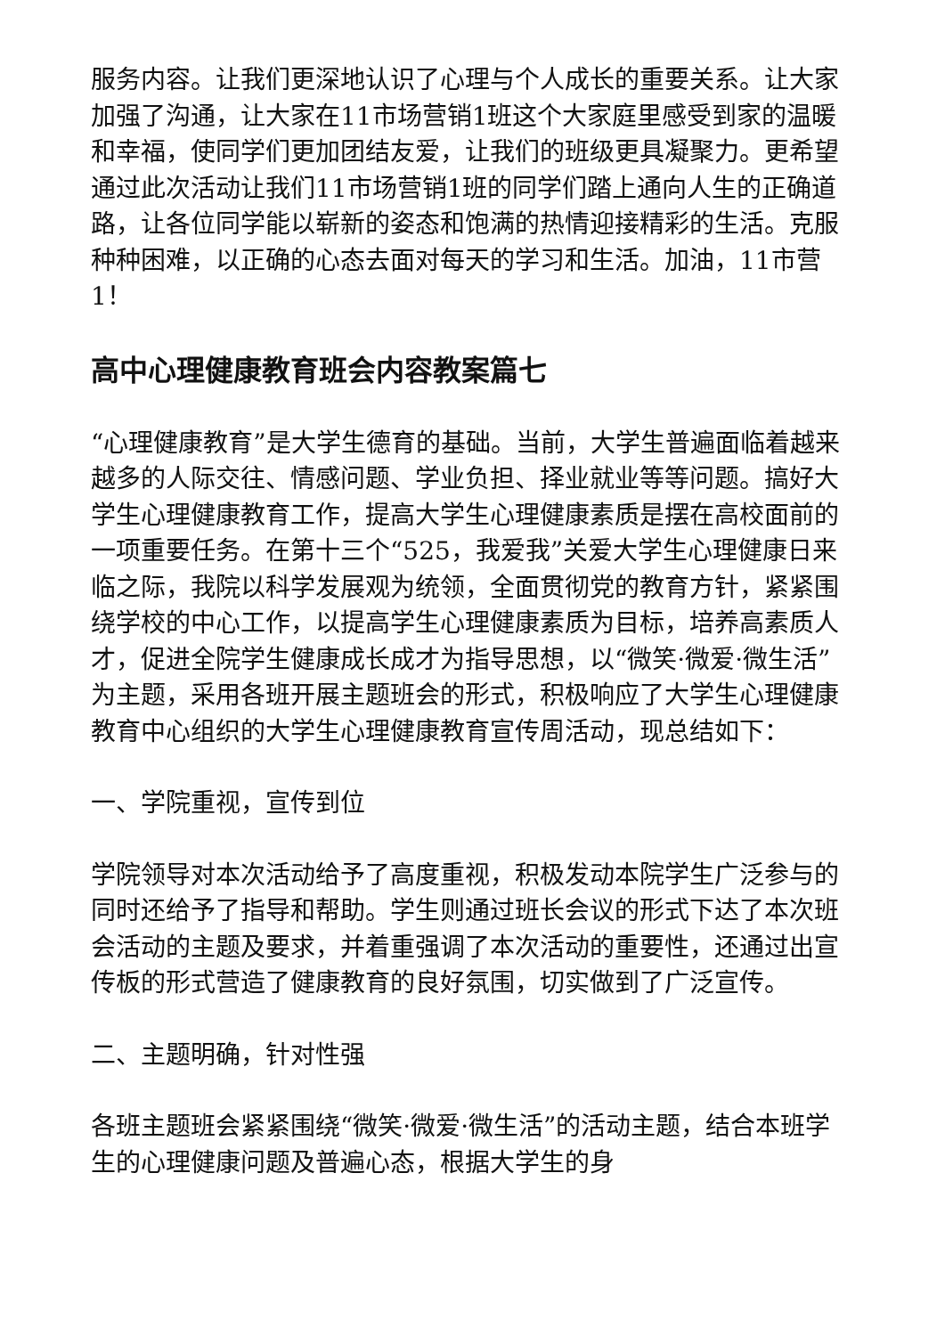服务内容。让我们更深地认识了心理与个人成长的重要关系。让大家加强了沟通，让大家在11市场营销1班这个大家庭里感受到家的温暖和幸福，使同学们更加团结友爱，让我们的班级更具凝聚力。更希望通过此次活动让我们11市场营销1班的同学们踏上通向人生的正确道路，让各位同学能以崭新的姿态和饱满的热情迎接精彩的生活。克服种种困难，以正确的心态去面对每天的学习和生活。加油，11市营1！
高中心理健康教育班会内容教案篇七
“心理健康教育”是大学生德育的基础。当前，大学生普遍面临着越来越多的人际交往、情感问题、学业负担、择业就业等等问题。搞好大学生心理健康教育工作，提高大学生心理健康素质是摆在高校面前的一项重要任务。在第十三个“525，我爱我”关爱大学生心理健康日来临之际，我院以科学发展观为统领，全面贯彻党的教育方针，紧紧围绕学校的中心工作，以提高学生心理健康素质为目标，培养高素质人才，促进全院学生健康成长成才为指导思想，以“微笑·微爱·微生活”为主题，采用各班开展主题班会的形式，积极响应了大学生心理健康教育中心组织的大学生心理健康教育宣传周活动，现总结如下：
一、学院重视，宣传到位
学院领导对本次活动给予了高度重视，积极发动本院学生广泛参与的同时还给予了指导和帮助。学生则通过班长会议的形式下达了本次班会活动的主题及要求，并着重强调了本次活动的重要性，还通过出宣传板的形式营造了健康教育的良好氛围，切实做到了广泛宣传。
二、主题明确，针对性强
各班主题班会紧紧围绕“微笑·微爱·微生活”的活动主题，结合本班学生的心理健康问题及普遍心态，根据大学生的身